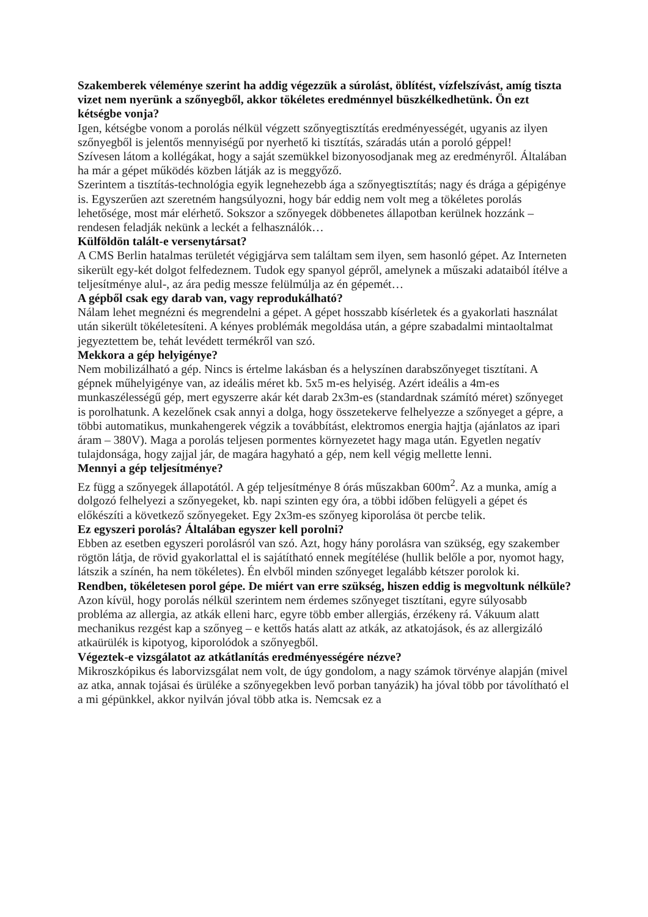Szakemberek véleménye szerint ha addig végezzük a súrolást, öblítést, vízfelszívást, amíg tiszta vizet nem nyerünk a szőnyegből, akkor tökéletes eredménnyel büszkélkedhetünk. Ön ezt kétségbe vonja?
Igen, kétségbe vonom a porolás nélkül végzett szőnyegtisztítás eredményességét, ugyanis az ilyen szőnyegből is jelentős mennyiségű por nyerhető ki tisztítás, száradás után a poroló géppel!
Szívesen látom a kollégákat, hogy a saját szemükkel bizonyosodjanak meg az eredményről. Általában ha már a gépet működés közben látják az is meggyőző.
Szerintem a tisztítás-technológia egyik legnehezebb ága a szőnyegtisztítás; nagy és drága a gépigénye is. Egyszerűen azt szeretném hangsúlyozni, hogy bár eddig nem volt meg a tökéletes porolás lehetősége, most már elérhető. Sokszor a szőnyegek döbbenetes állapotban kerülnek hozzánk – rendesen feladják nekünk a leckét a felhasználók…
Külföldön talált-e versenytársat?
A CMS Berlin hatalmas területét végigjárva sem találtam sem ilyen, sem hasonló gépet. Az Interneten sikerült egy-két dolgot felfedeznem. Tudok egy spanyol gépről, amelynek a műszaki adataiból ítélve a teljesítménye alul-, az ára pedig messze felülmúlja az én gépemét…
A gépből csak egy darab van, vagy reprodukálható?
Nálam lehet megnézni és megrendelni a gépet. A gépet hosszabb kísérletek és a gyakorlati használat után sikerült tökéletesíteni. A kényes problémák megoldása után, a gépre szabadalmi mintaoltalmat jegyeztettem be, tehát levédett termékről van szó.
Mekkora a gép helyigénye?
Nem mobilizálható a gép. Nincs is értelme lakásban és a helyszínen darabszőnyeget tisztítani. A gépnek műhelyigénye van, az ideális méret kb. 5x5 m-es helyiség. Azért ideális a 4m-es munkaszélességű gép, mert egyszerre akár két darab 2x3m-es (standardnak számító méret) szőnyeget is porolhatunk. A kezelőnek csak annyi a dolga, hogy összetekerve felhelyezze a szőnyeget a gépre, a többi automatikus, munkahengerek végzik a továbbítást, elektromos energia hajtja (ajánlatos az ipari áram – 380V). Maga a porolás teljesen pormentes környezetet hagy maga után. Egyetlen negatív tulajdonsága, hogy zajjal jár, de magára hagyható a gép, nem kell végig mellette lenni.
Mennyi a gép teljesítménye?
Ez függ a szőnyegek állapotától. A gép teljesítménye 8 órás műszakban 600m<sup>2</sup>. Az a munka, amíg a dolgozó felhelyezi a szőnyegeket, kb. napi szinten egy óra, a többi időben felügyeli a gépet és előkészíti a következő szőnyegeket. Egy 2x3m-es szőnyeg kiporolása öt percbe telik.
Ez egyszeri porolás? Általában egyszer kell porolni?
Ebben az esetben egyszeri porolásról van szó. Azt, hogy hány porolásra van szükség, egy szakember rögtön látja, de rövid gyakorlattal el is sajátítható ennek megítélése (hullik belőle a por, nyomot hagy, látszik a színén, ha nem tökéletes). Én elvből minden szőnyeget legalább kétszer porolok ki.
Rendben, tökéletesen porol gépe. De miért van erre szükség, hiszen eddig is megvoltunk nélküle?
Azon kívül, hogy porolás nélkül szerintem nem érdemes szőnyeget tisztítani, egyre súlyosabb probléma az allergia, az atkák elleni harc, egyre több ember allergiás, érzékeny rá. Vákuum alatt mechanikus rezgést kap a szőnyeg – e kettős hatás alatt az atkák, az atkatojások, és az allergizáló atkaürülék is kipotyog, kiporolódok a szőnyegből.
Végeztek-e vizsgálatot az atkátlanítás eredményességére nézve?
Mikroszkópikus és laborvizsgálat nem volt, de úgy gondolom, a nagy számok törvénye alapján (mivel az atka, annak tojásai és ürüléke a szőnyegekben levő porban tanyázik) ha jóval több por távolítható el a mi gépünkkel, akkor nyilván jóval több atka is. Nemcsak ez a